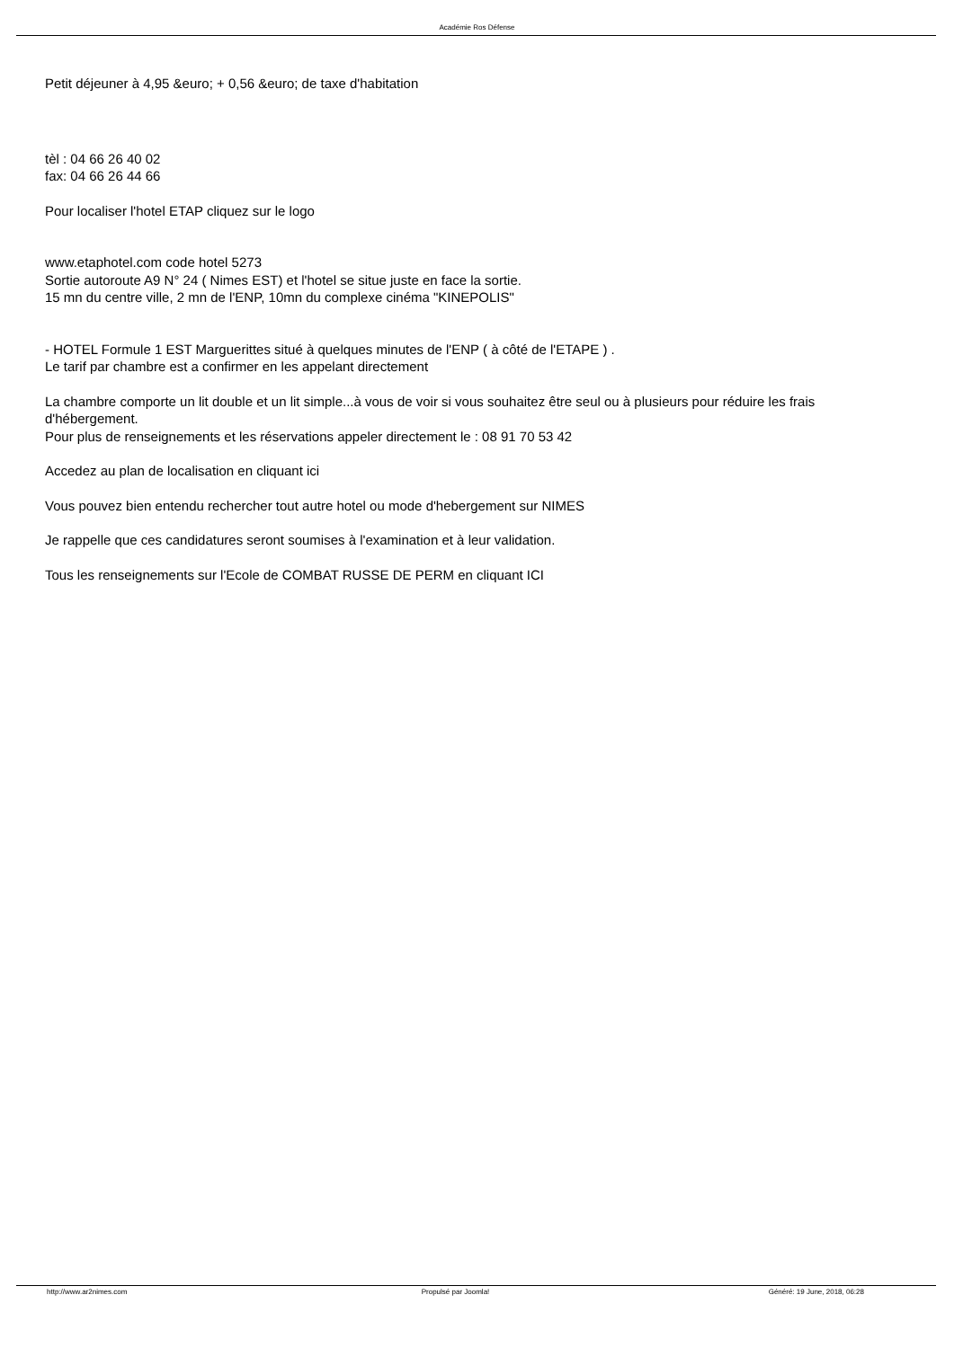Académie Ros Défense
Petit déjeuner à 4,95 &euro; + 0,56 &euro; de taxe d'habitation
tèl : 04 66 26 40 02
fax: 04 66 26 44 66
Pour localiser l'hotel ETAP cliquez sur le logo
www.etaphotel.com code hotel 5273
Sortie autoroute A9 N° 24 ( Nimes EST) et l'hotel se situe juste en face la sortie.
15 mn du centre ville, 2 mn de l'ENP, 10mn du complexe cinéma "KINEPOLIS"
- HOTEL Formule 1 EST Marguerittes situé à quelques minutes de l'ENP ( à côté de l'ETAPE ) .
Le tarif par chambre est a confirmer en les appelant directement
La chambre comporte un lit double et un lit simple...à vous de voir si vous souhaitez être seul ou à plusieurs pour réduire les frais d'hébergement.
Pour plus de renseignements et les réservations appeler directement le : 08 91 70 53 42
Accedez au plan de localisation en cliquant ici
Vous pouvez bien entendu rechercher tout autre hotel ou mode d'hebergement sur NIMES
Je rappelle que ces candidatures seront soumises à l'examination et à leur validation.
Tous les renseignements sur l'Ecole de COMBAT RUSSE DE PERM en cliquant ICI
http://www.ar2nimes.com Propulsé par Joomla! Généré: 19 June, 2018, 06:28